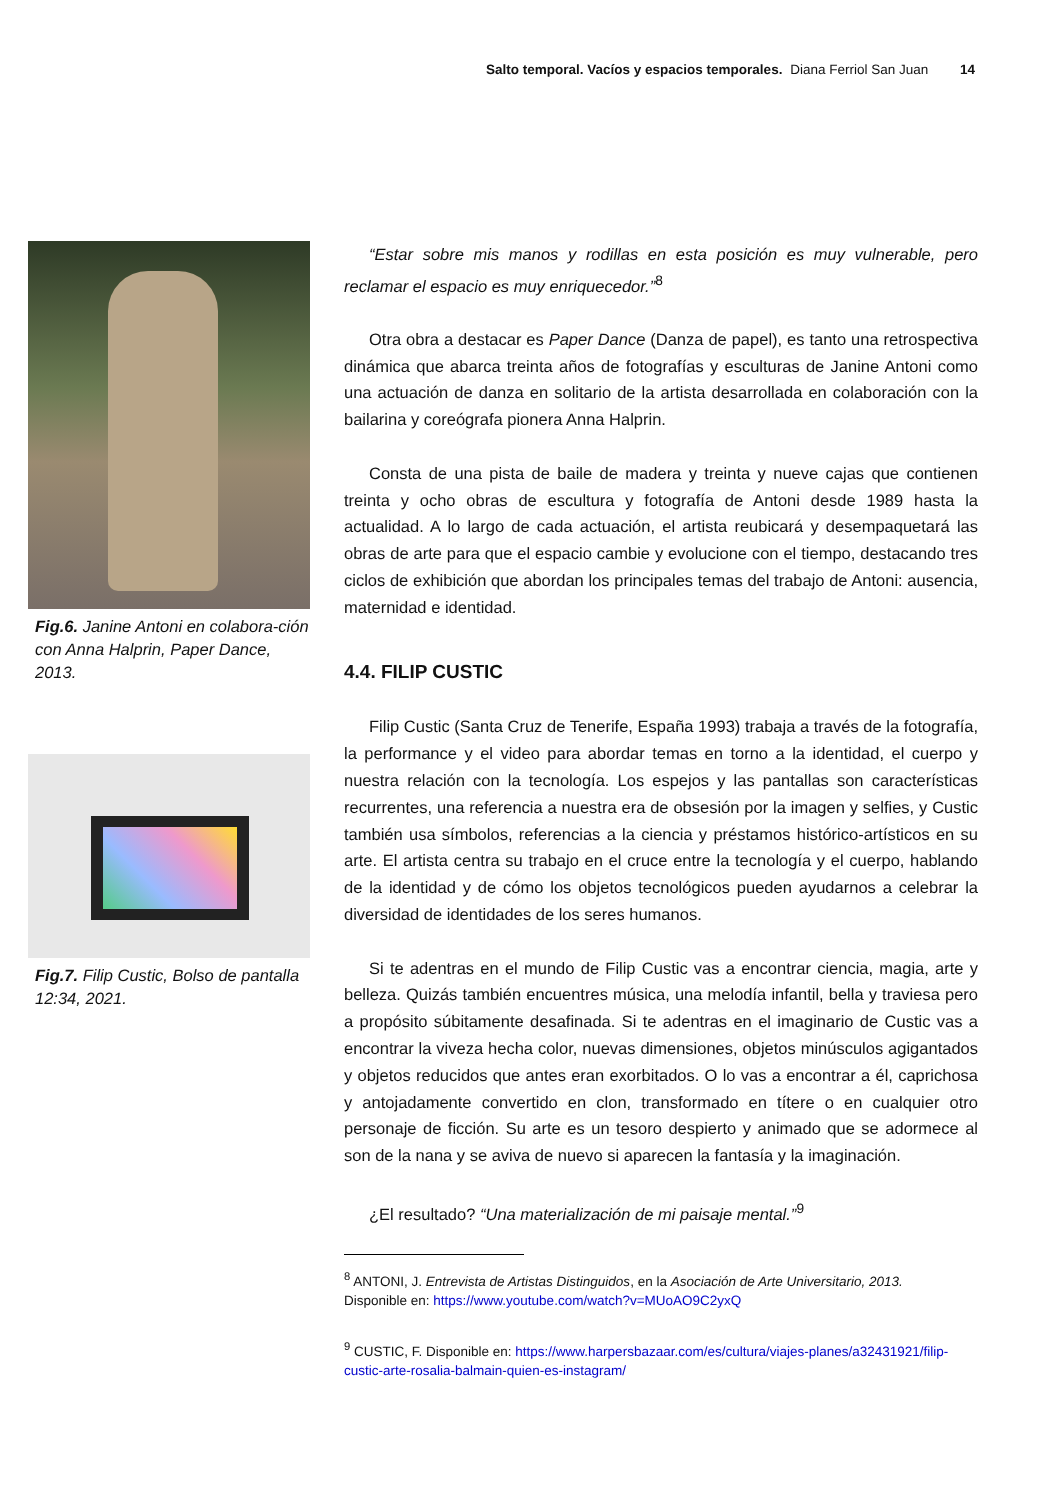Salto temporal. Vacíos y espacios temporales. Diana Ferriol San Juan 14
Fig.6. Janine Antoni en colabora-ción con Anna Halprin, Paper Dance, 2013.
Fig.7. Filip Custic, Bolso de pantalla 12:34, 2021.
“Estar sobre mis manos y rodillas en esta posición es muy vulnerable, pero reclamar el espacio es muy enriquecedor.”<sup>8</sup>
Otra obra a destacar es Paper Dance (Danza de papel), es tanto una retrospectiva dinámica que abarca treinta años de fotografías y esculturas de Janine Antoni como una actuación de danza en solitario de la artista desarrollada en colaboración con la bailarina y coreógrafa pionera Anna Halprin.
Consta de una pista de baile de madera y treinta y nueve cajas que contienen treinta y ocho obras de escultura y fotografía de Antoni desde 1989 hasta la actualidad. A lo largo de cada actuación, el artista reubicará y desempaquetará las obras de arte para que el espacio cambie y evolucione con el tiempo, destacando tres ciclos de exhibición que abordan los principales temas del trabajo de Antoni: ausencia, maternidad e identidad.
4.4. FILIP CUSTIC
Filip Custic (Santa Cruz de Tenerife, España 1993) trabaja a través de la fotografía, la performance y el video para abordar temas en torno a la identidad, el cuerpo y nuestra relación con la tecnología. Los espejos y las pantallas son características recurrentes, una referencia a nuestra era de obsesión por la imagen y selfies, y Custic también usa símbolos, referencias a la ciencia y préstamos histórico-artísticos en su arte. El artista centra su trabajo en el cruce entre la tecnología y el cuerpo, hablando de la identidad y de cómo los objetos tecnológicos pueden ayudarnos a celebrar la diversidad de identidades de los seres humanos.
Si te adentras en el mundo de Filip Custic vas a encontrar ciencia, magia, arte y belleza. Quizás también encuentres música, una melodía infantil, bella y traviesa pero a propósito súbitamente desafinada. Si te adentras en el imaginario de Custic vas a encontrar la viveza hecha color, nuevas dimensiones, objetos minúsculos agigantados y objetos reducidos que antes eran exorbitados. O lo vas a encontrar a él, caprichosa y antojadamente convertido en clon, transformado en títere o en cualquier otro personaje de ficción. Su arte es un tesoro despierto y animado que se adormece al son de la nana y se aviva de nuevo si aparecen la fantasía y la imaginación.
¿El resultado? “Una materialización de mi paisaje mental.”<sup>9</sup>
<sup>8</sup> ANTONI, J. Entrevista de Artistas Distinguidos, en la Asociación de Arte Universitario, 2013.
Disponible en: https://www.youtube.com/watch?v=MUoAO9C2yxQ
<sup>9</sup> CUSTIC, F. Disponible en: https://www.harpersbazaar.com/es/cultura/viajes-planes/a32431921/filip-custic-arte-rosalia-balmain-quien-es-instagram/